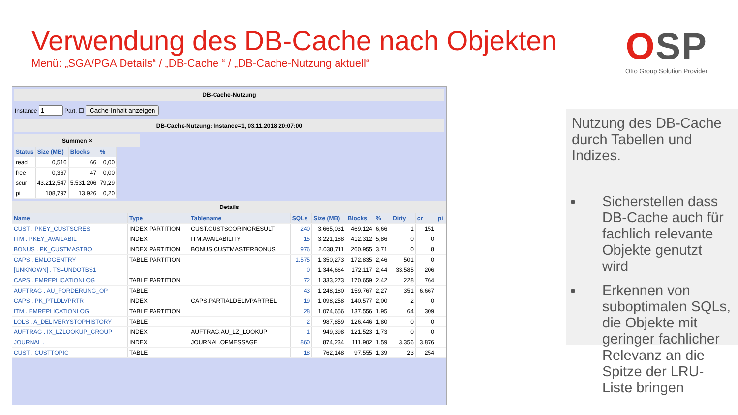Verwendung des DB-Cache nach Objekten
Menü: „SGA/PGA Details“ / „DB-Cache “ / „DB-Cache-Nutzung aktuell“
OSP
Otto Group Solution Provider
DB-Cache-Nutzung
Instance Part. ☐ Cache-Inhalt anzeigen
DB-Cache-Nutzung: Instance=1, 03.11.2018 20:07:00
Summen ×
| Status | Size (MB) | Blocks | % |
| --- | --- | --- | --- |
| read | 0,516 | 66 | 0,00 |
| free | 0,367 | 47 | 0,00 |
| scur | 43.212,547 | 5.531.206 | 79,29 |
| pi | 108,797 | 13.926 | 0,20 |
Details
| Name | Type | Tablename | SQLs | Size (MB) | Blocks | % | Dirty | cr | pi |
| --- | --- | --- | --- | --- | --- | --- | --- | --- | --- |
| CUST . PKEY_CUSTSCRES | INDEX PARTITION | CUST.CUSTSCORINGRESULT | 240 | 3.665,031 | 469.124 | 6,66 | 1 | 151 | |
| ITM . PKEY_AVAILABIL | INDEX | ITM.AVAILABILITY | 15 | 3.221,188 | 412.312 | 5,86 | 0 | 0 | |
| BONUS . PK_CUSTMASTBO | INDEX PARTITION | BONUS.CUSTMASTERBONUS | 976 | 2.038,711 | 260.955 | 3,71 | 0 | 8 | |
| CAPS . EMLOGENTRY | TABLE PARTITION | | 1.575 | 1.350,273 | 172.835 | 2,46 | 501 | 0 | |
| [UNKNOWN] . TS=UNDOTBS1 | | | 0 | 1.344,664 | 172.117 | 2,44 | 33.585 | 206 | |
| CAPS . EMREPLICATIONLOG | TABLE PARTITION | | 72 | 1.333,273 | 170.659 | 2,42 | 228 | 764 | |
| AUFTRAG . AU_FORDERUNG_OP | TABLE | | 43 | 1.248,180 | 159.767 | 2,27 | 351 | 6.667 | |
| CAPS . PK_PTLDLVPRTR | INDEX | CAPS.PARTIALDELIVPARTREL | 19 | 1.098,258 | 140.577 | 2,00 | 2 | 0 | |
| ITM . EMREPLICATIONLOG | TABLE PARTITION | | 28 | 1.074,656 | 137.556 | 1,95 | 64 | 309 | |
| LOLS . A_DELIVERYSTOPHISTORY | TABLE | | 2 | 987,859 | 126.446 | 1,80 | 0 | 0 | |
| AUFTRAG . IX_LZLOOKUP_GROUP | INDEX | AUFTRAG.AU_LZ_LOOKUP | 1 | 949,398 | 121.523 | 1,73 | 0 | 0 | |
| JOURNAL . | INDEX | JOURNAL.OFMESSAGE | 860 | 874,234 | 111.902 | 1,59 | 3.356 | 3.876 | |
| CUST . CUSTTOPIC | TABLE | | 18 | 762,148 | 97.555 | 1,39 | 23 | 254 | |
Nutzung des DB-Cache durch Tabellen und Indizes.
Sicherstellen dass DB-Cache auch für fachlich relevante Objekte genutzt wird
Erkennen von suboptimalen SQLs, die Objekte mit geringer fachlicher Relevanz an die Spitze der LRU-Liste bringen